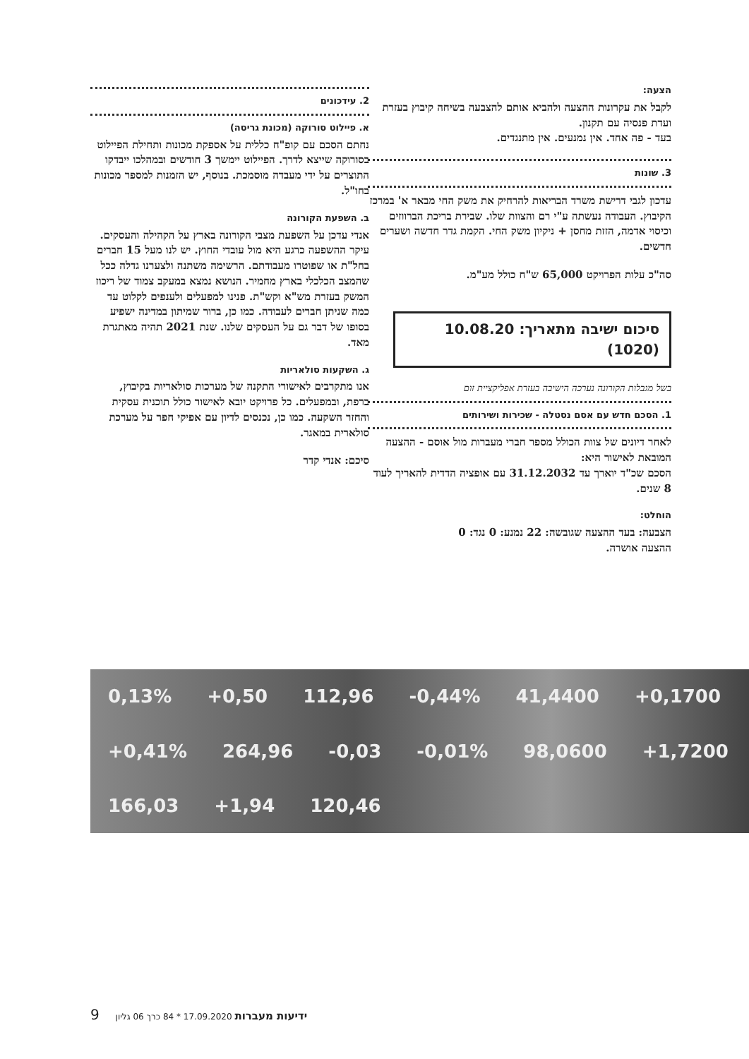הצעה:
לקבל את עקרונות ההצעה ולהביא אותם להצבעה בשיחה קיבוץ בעזרת ועדת פנסיה עם תקנון.
בעד - פה אחד. אין נמנעים. אין מתנגדים.
3. שונות
עדכון לגבי דרישת משרד הבריאות להרחיק את משק החי מבאר א' במרכז הקיבוץ. העבודה נעשתה ע"י רם והצוות שלו. שבירת בריכת הברווזים וכיסוי אדמה, הזזת מחסן + ניקיון משק החי. הקמת גדר חדשה ושערים חדשים.
סה"כ עלות הפרויקט 65,000 ש"ח כולל מע"מ.
סיכום ישיבה מתאריך: 10.08.20 (1020)
בשל מגבלות הקורונה נערכה הישיבה בעזרת אפליקציית זום
1. הסכם חדש עם אסם נסטלה - שכירות ושירותים
לאחר דיונים של צוות הכולל מספר חברי מעברות מול אוסם - ההצעה המובאת לאישור היא:
הסכם שכ"ד יוארך עד 31.12.2032 עם אופציה הדדית להאריך לעוד 8 שנים.
הוחלט:
הצבעה: בעד ההצעה שגובשה: 22 נמנע: 0 נגד: 0
ההצעה אושרה.
2. עידכונים
א. פיילוט סורוקה (מכונת גריסה)
נחתם הסכם עם קופ"ח כללית על אספקת מכונות ותחילת הפיילוט בסורוקה שייצא לדרך. הפיילוט יימשך 3 חודשים ובמהלכו ייבדקו התוצרים על ידי מעבדה מוסמכת. בנוסף, יש הזמנות למספר מכונות בחו"ל.
ב. השפעת הקורונה
אנדי עדכן על השפעת מצבי הקורונה בארץ על הקהילה והעסקים. עיקר ההשפעה כרגע היא מול עובדי החוץ. יש לנו מעל 15 חברים בחל"ת או שפוטרו מעבודתם. הרשימה משתנה ולצערנו גדלה ככל שהמצב הכלכלי בארץ מחמיר. הנושא נמצא במעקב צמוד של ריכוז המשק בעזרת מש"א וקש"ת. פנינו למפעלים ולענפים לקלוט עד כמה שניתן חברים לעבודה. כמו כן, ברור שמיתון במדינה ישפיע בסופו של דבר גם על העסקים שלנו. שנת 2021 תהיה מאתגרת מאד.
ג. השקעות סולאריות
אנו מתקרבים לאישורי התקנה של מערכות סולאריות בקיבוץ, ברפת, ובמפעלים. כל פרויקט יובא לאישור כולל תוכנית עסקית והחזר השקעה. כמו כן, נכנסים לדיון עם אפיקי חפר על מערכת סולארית במאגר.
סיכם: אנדי קדר
0,13% +0,50 112,96 -0,44% 41,4400 +0,1700 +0,41% 264,96 -0,03 -0,01% 98,0600 +1,7200 166,03 +1,94 120,46
ידיעות מעברות 17.09.2020 * 84 כרך 06 גליון 9